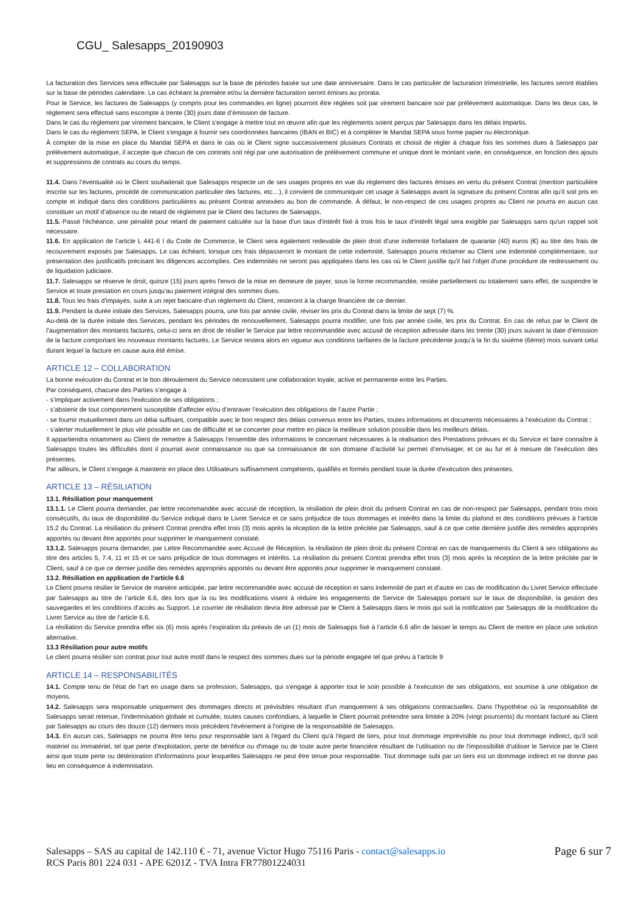CGU_ Salesapps_20190903
La facturation des Services sera effectuée par Salesapps sur la base de périodes basée sur une date anniversaire. Dans le cas particulier de facturation trimestrielle, les factures seront établies sur la base de périodes calendaire. Le cas échéant la première et/ou la dernière facturation seront émises au prorata.
Pour le Service, les factures de Salesapps (y compris pour les commandes en ligne) pourront être réglées soit par virement bancaire soir par prélèvement automatique. Dans les deux cas, le règlement sera effectué sans escompte à trente (30) jours date d’émission de facture.
Dans le cas du règlement par virement bancaire, le Client s’engage à mettre tout en œuvre afin que les règlements soient perçus par Salesapps dans les délais impartis.
Dans le cas du règlement SEPA, le Client s'engage à fournir ses coordonnées bancaires (IBAN et BIC) et à compléter le Mandat SEPA sous forme papier ou électronique.
À compter de la mise en place du Mandat SEPA et dans le cas où le Client signe successivement plusieurs Contrats et choisit de régler à chaque fois les sommes dues à Salesapps par prélèvement automatique, il accepte que chacun de ces contrats soit régi par une autorisation de prélèvement commune et unique dont le montant varie, en conséquence, en fonction des ajouts et suppressions de contrats au cours du temps.
11.4. Dans l’éventualité où le Client souhaiterait que Salesapps respecte un de ses usages propres en vue du règlement des factures émises en vertu du présent Contrat (mention particulière inscrite sur les factures, procédé de communication particulier des factures, etc…), il convient de communiquer cet usage à Salesapps avant la signature du présent Contrat afin qu’il soit pris en compte et indiqué dans des conditions particulières au présent Contrat annexées au bon de commande. À défaut, le non-respect de ces usages propres au Client ne pourra en aucun cas constituer un motif d’absence ou de retard de règlement par le Client des factures de Salesapps.
11.5. Passé l'échéance, une pénalité pour retard de paiement calculée sur la base d'un taux d'intérêt fixé à trois fois le taux d’intérêt légal sera exigible par Salesapps sans qu'un rappel soit nécessaire.
11.6. En application de l’article L 441-6 I du Code de Commerce, le Client sera également redevable de plein droit d'une indemnité forfaitaire de quarante (40) euros (€) au titre des frais de recouvrement exposés par Salesapps. Le cas échéant, lorsque ces frais dépasseront le montant de cette indemnité, Salesapps pourra réclamer au Client une indemnité complémentaire, sur présentation des justificatifs précisant les diligences accomplies. Ces indemnités ne seront pas appliquées dans les cas où le Client justifie qu'il fait l'objet d'une procédure de redressement ou de liquidation judiciaire.
11.7. Salesapps se réserve le droit, quinze (15) jours après l'envoi de la mise en demeure de payer, sous la forme recommandée, restée partiellement ou totalement sans effet, de suspendre le Service et toute prestation en cours jusqu'au paiement intégral des sommes dues.
11.8. Tous les frais d'impayés, suite à un rejet bancaire d'un règlement du Client, resteront à la charge financière de ce dernier.
11.9. Pendant la durée initiale des Services, Salesapps pourra, une fois par année civile, réviser les prix du Contrat dans la limite de sept (7) %.
Au-delà de la durée initiale des Services, pendant les périodes de renouvellement, Salesapps pourra modifier, une fois par année civile, les prix du Contrat. En cas de refus par le Client de l’augmentation des montants facturés, celui-ci sera en droit de résilier le Service par lettre recommandée avec accusé de réception adressée dans les trente (30) jours suivant la date d’émission de la facture comportant les nouveaux montants facturés. Le Service restera alors en vigueur aux conditions tarifaires de la facture précédente jusqu’à la fin du sixième (6ème) mois suivant celui durant lequel la facture en cause aura été émise.
ARTICLE 12 – COLLABORATION
La bonne exécution du Contrat et le bon déroulement du Service nécessitent une collaboration loyale, active et permanente entre les Parties.
Par conséquent, chacune des Parties s’engage à :
- s’impliquer activement dans l'exécution de ses obligations ;
- s’abstenir de tout comportement susceptible d’affecter et/ou d’entraver l’exécution des obligations de l’autre Partie ;
- se fournir mutuellement dans un délai suffisant, compatible avec le bon respect des délais convenus entre les Parties, toutes informations et documents nécessaires à l’exécution du Contrat ;
- s’alerter mutuellement le plus vite possible en cas de difficulté et se concerter pour mettre en place la meilleure solution possible dans les meilleurs délais.
Il appartiendra notamment au Client de remettre à Salesapps l’ensemble des informations le concernant nécessaires à la réalisation des Prestations prévues et du Service et faire connaître à Salesapps toutes les difficultés dont il pourrait avoir connaissance ou que sa connaissance de son domaine d’activité lui permet d’envisager, et ce au fur et à mesure de l’exécution des présentes.
Par ailleurs, le Client s'engage à maintenir en place des Utilisateurs suffisamment compétents, qualifiés et formés pendant toute la durée d'exécution des présentes.
ARTICLE 13 – RÉSILIATION
13.1. Résiliation pour manquement
13.1.1. Le Client pourra demander, par lettre recommandée avec accusé de réception, la résiliation de plein droit du présent Contrat en cas de non-respect par Salesapps, pendant trois mois consécutifs, du taux de disponibilité du Service indiqué dans le Livret Service et ce sans préjudice de tous dommages et intérêts dans la limite du plafond et des conditions prévues à l'article 15.2 du Contrat. La résiliation du présent Contrat prendra effet trois (3) mois après la réception de la lettre précitée par Salesapps, sauf à ce que cette dernière justifie des remèdes appropriés apportés ou devant être apportés pour supprimer le manquement constaté.
13.1.2. Salesapps pourra demander, par Lettre Recommandée avec Accusé de Réception, la résiliation de plein droit du présent Contrat en cas de manquements du Client à ses obligations au titre des articles 5, 7.4, 11 et 15 et ce sans préjudice de tous dommages et intérêts. La résiliation du présent Contrat prendra effet trois (3) mois après la réception de la lettre précitée par le Client, sauf à ce que ce dernier justifie des remèdes appropriés apportés ou devant être apportés pour supprimer le manquement constaté.
13.2. Résiliation en application de l’article 6.6
Le Client pourra résilier le Service de manière anticipée, par lettre recommandée avec accusé de réception et sans indemnité de part et d’autre en cas de modification du Livret Service effectuée par Salesapps au titre de l’article 6.6, dès lors que la ou les modifications visent à réduire les engagements de Service de Salesapps portant sur le taux de disponibilité, la gestion des sauvegardes et les conditions d’accès au Support. Le courrier de résiliation devra être adressé par le Client à Salesapps dans le mois qui suit la notification par Salesapps de la modification du Livret Service au titre de l’article 6.6.
La résiliation du Service prendra effet six (6) mois après l’expiration du préavis de un (1) mois de Salesapps fixé à l’article 6.6 afin de laisser le temps au Client de mettre en place une solution alternative.
13.3 Résiliation pour autre motifs
Le client pourra résilier son contrat pour tout autre motif dans le respect des sommes dues sur la période engagée tel que prévu à l’article 9
ARTICLE 14 – RESPONSABILITÉS
14.1. Compte tenu de l'état de l'art en usage dans sa profession, Salesapps, qui s'engage à apporter tout le soin possible à l'exécution de ses obligations, est soumise à une obligation de moyens.
14.2. Salesapps sera responsable uniquement des dommages directs et prévisibles résultant d'un manquement à ses obligations contractuelles. Dans l'hypothèse où la responsabilité de Salesapps serait retenue, l'indemnisation globale et cumulée, toutes causes confondues, à laquelle le Client pourrait prétendre sera limitée à 20% (vingt pourcents) du montant facturé au Client par Salesapps au cours des douze (12) derniers mois précédent l'événement à l'origine de la responsabilité de Salesapps.
14.3. En aucun cas, Salesapps ne pourra être tenu pour responsable tant à l'égard du Client qu'à l'égard de tiers, pour tout dommage imprévisible ou pour tout dommage indirect, qu’il soit matériel ou immatériel, tel que perte d'exploitation, perte de bénéfice ou d'image ou de toute autre perte financière résultant de l'utilisation ou de l'impossibilité d'utiliser le Service par le Client ainsi que toute perte ou détérioration d'informations pour lesquelles Salesapps ne peut être tenue pour responsable. Tout dommage subi par un tiers est un dommage indirect et ne donne pas lieu en conséquence à indemnisation.
Salesapps – SAS au capital de 142.110 € - 71, avenue Victor Hugo 75116 Paris - contact@salesapps.io
RCS Paris 801 224 031 - APE 6201Z - TVA Intra FR77801224031
Page 6 sur 7